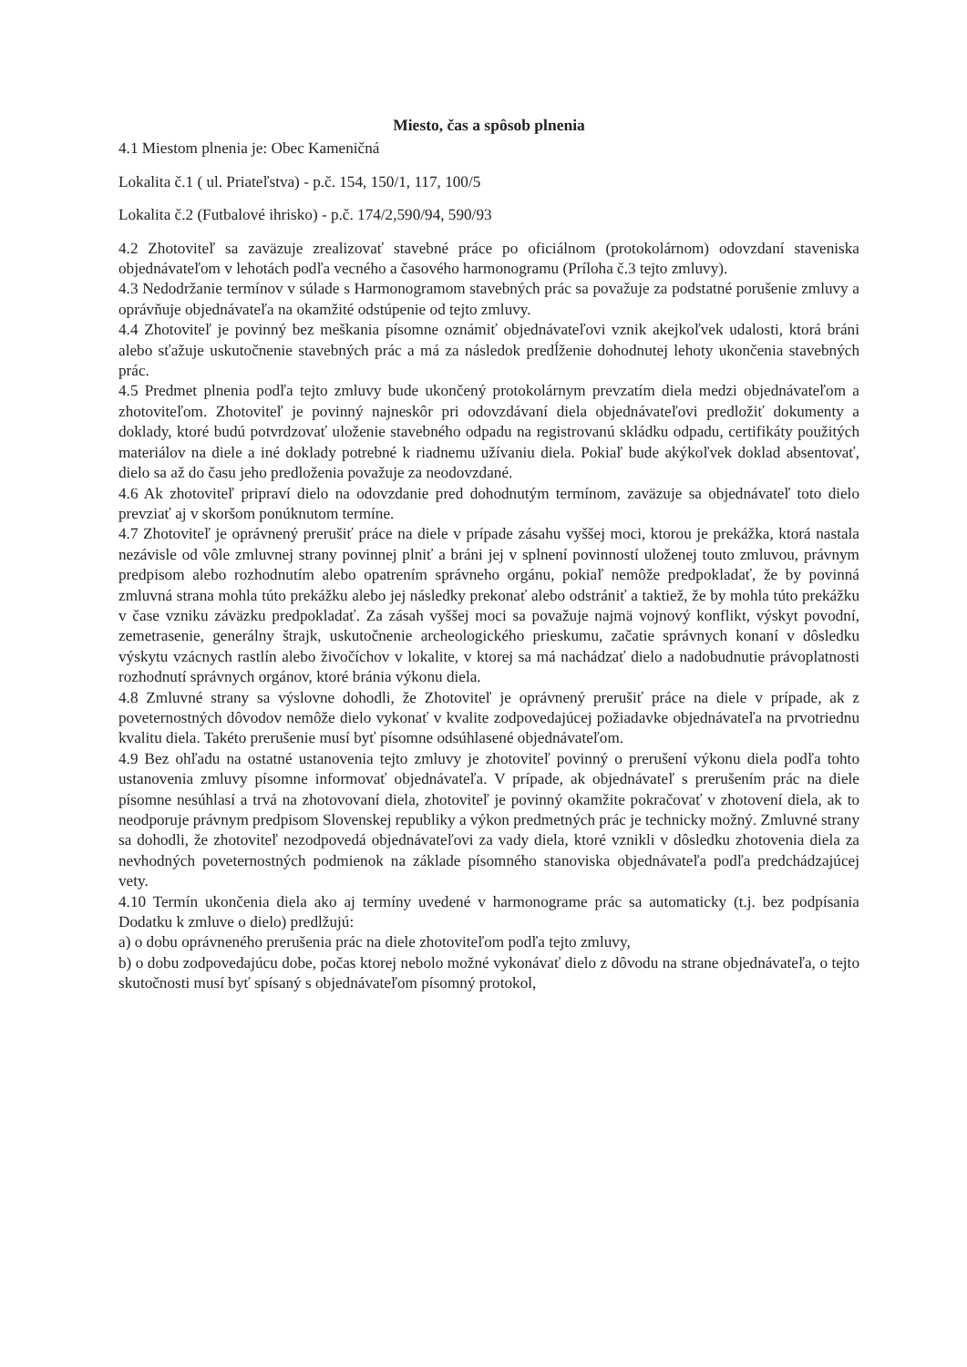Miesto, čas a spôsob plnenia
4.1 Miestom plnenia je: Obec Kameničná
Lokalita č.1 ( ul. Priateľstva) - p.č. 154, 150/1, 117, 100/5
Lokalita č.2 (Futbalové ihrisko) - p.č. 174/2,590/94, 590/93
4.2 Zhotoviteľ sa zaväzuje zrealizovať stavebné práce po oficiálnom (protokolárnom) odovzdaní staveniska objednávateľom v lehotách podľa vecného a časového harmonogramu (Príloha č.3 tejto zmluvy).
4.3 Nedodržanie termínov v súlade s Harmonogramom stavebných prác sa považuje za podstatné porušenie zmluvy a oprávňuje objednávateľa na okamžité odstúpenie od tejto zmluvy.
4.4 Zhotoviteľ je povinný bez meškania písomne oznámiť objednávateľovi vznik akejkoľvek udalosti, ktorá bráni alebo sťažuje uskutočnenie stavebných prác a má za následok predĺženie dohodnutej lehoty ukončenia stavebných prác.
4.5 Predmet plnenia podľa tejto zmluvy bude ukončený protokolárnym prevzatím diela medzi objednávateľom a zhotoviteľom. Zhotoviteľ je povinný najneskôr pri odovzdávaní diela objednávateľovi predložiť dokumenty a doklady, ktoré budú potvrdzovať uloženie stavebného odpadu na registrovanú skládku odpadu, certifikáty použitých materiálov na diele a iné doklady potrebné k riadnemu užívaniu diela. Pokiaľ bude akýkoľvek doklad absentovať, dielo sa až do času jeho predloženia považuje za neodovzdané.
4.6 Ak zhotoviteľ pripraví dielo na odovzdanie pred dohodnutým termínom, zaväzuje sa objednávateľ toto dielo prevziať aj v skoršom ponúknutom termíne.
4.7 Zhotoviteľ je oprávnený prerušiť práce na diele v prípade zásahu vyššej moci, ktorou je prekážka, ktorá nastala nezávisle od vôle zmluvnej strany povinnej plniť a bráni jej v splnení povinností uloženej touto zmluvou, právnym predpisom alebo rozhodnutím alebo opatrením správneho orgánu, pokiaľ nemôže predpokladať, že by povinná zmluvná strana mohla túto prekážku alebo jej následky prekonať alebo odstrániť a taktiež, že by mohla túto prekážku v čase vzniku záväzku predpokladať. Za zásah vyššej moci sa považuje najmä vojnový konflikt, výskyt povodní, zemetrasenie, generálny štrajk, uskutočnenie archeologického prieskumu, začatie správnych konaní v dôsledku výskytu vzácnych rastlín alebo živočíchov v lokalite, v ktorej sa má nachádzať dielo a nadobudnutie právoplatnosti rozhodnutí správnych orgánov, ktoré bránia výkonu diela.
4.8 Zmluvné strany sa výslovne dohodli, že Zhotoviteľ je oprávnený prerušiť práce na diele v prípade, ak z poveternostných dôvodov nemôže dielo vykonať v kvalite zodpovedajúcej požiadavke objednávateľa na prvotriednu kvalitu diela. Takéto prerušenie musí byť písomne odsúhlasené objednávateľom.
4.9 Bez ohľadu na ostatné ustanovenia tejto zmluvy je zhotoviteľ povinný o prerušení výkonu diela podľa tohto ustanovenia zmluvy písomne informovať objednávateľa. V prípade, ak objednávateľ s prerušením prác na diele písomne nesúhlasí a trvá na zhotovovaní diela, zhotoviteľ je povinný okamžite pokračovať v zhotovení diela, ak to neodporuje právnym predpisom Slovenskej republiky a výkon predmetných prác je technicky možný. Zmluvné strany sa dohodli, že zhotoviteľ nezodpovedá objednávateľovi za vady diela, ktoré vznikli v dôsledku zhotovenia diela za nevhodných poveternostných podmienok na základe písomného stanoviska objednávateľa podľa predchádzajúcej vety.
4.10 Termín ukončenia diela ako aj termíny uvedené v harmonograme prác sa automaticky (t.j. bez podpísania Dodatku k zmluve o dielo) predlžujú:
a) o dobu oprávneného prerušenia prác na diele zhotoviteľom podľa tejto zmluvy,
b) o dobu zodpovedajúcu dobe, počas ktorej nebolo možné vykonávať dielo z dôvodu na strane objednávateľa, o tejto skutočnosti musí byť spísaný s objednávateľom písomný protokol,